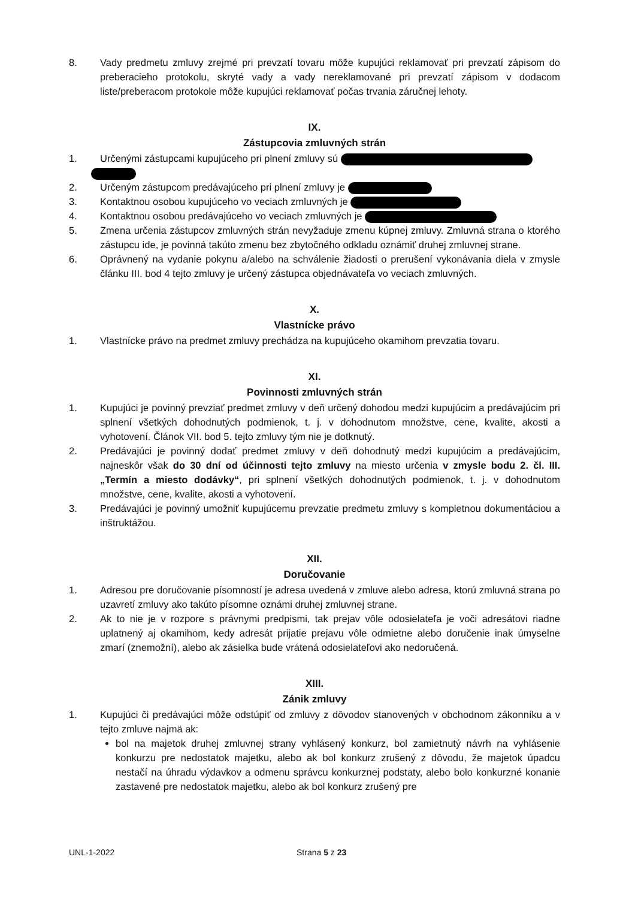8. Vady predmetu zmluvy zrejmé pri prevzatí tovaru môže kupujúci reklamovať pri prevzatí zápisom do preberacieho protokolu, skryté vady a vady nereklamované pri prevzatí zápisom v dodacom liste/preberacom protokole môže kupujúci reklamovať počas trvania záručnej lehoty.
IX.
Zástupcovia zmluvných strán
1. Určenými zástupcami kupujúceho pri plnení zmluvy sú
2. Určeným zástupcom predávajúceho pri plnení zmluvy je
3. Kontaktnou osobou kupujúceho vo veciach zmluvných je
4. Kontaktnou osobou predávajúceho vo veciach zmluvných je
5. Zmena určenia zástupcov zmluvných strán nevyžaduje zmenu kúpnej zmluvy. Zmluvná strana o ktorého zástupcu ide, je povinná takúto zmenu bez zbytočného odkladu oznámiť druhej zmluvnej strane.
6. Oprávnený na vydanie pokynu a/alebo na schválenie žiadosti o prerušení vykonávania diela v zmysle článku III. bod 4 tejto zmluvy je určený zástupca objednávateľa vo veciach zmluvných.
X.
Vlastnícke právo
1. Vlastnícke právo na predmet zmluvy prechádza na kupujúceho okamihom prevzatia tovaru.
XI.
Povinnosti zmluvných strán
1. Kupujúci je povinný prevziať predmet zmluvy v deň určený dohodou medzi kupujúcim a predávajúcim pri splnení všetkých dohodnutých podmienok, t. j. v dohodnutom množstve, cene, kvalite, akosti a vyhotovení. Článok VII. bod 5. tejto zmluvy tým nie je dotknutý.
2. Predávajúci je povinný dodať predmet zmluvy v deň dohodnutý medzi kupujúcim a predávajúcim, najneskôr však do 30 dní od účinnosti tejto zmluvy na miesto určenia v zmysle bodu 2. čl. III. „Termín a miesto dodávky“, pri splnení všetkých dohodnutých podmienok, t. j. v dohodnutom množstve, cene, kvalite, akosti a vyhotovení.
3. Predávajúci je povinný umožniť kupujúcemu prevzatie predmetu zmluvy s kompletnou dokumentáciou a inštruktážou.
XII.
Doručovanie
1. Adresou pre doručovanie písomností je adresa uvedená v zmluve alebo adresa, ktorú zmluvná strana po uzavretí zmluvy ako takúto písomne oznámi druhej zmluvnej strane.
2. Ak to nie je v rozpore s právnymi predpismi, tak prejav vôle odosielateľa je voči adresátovi riadne uplatnený aj okamihom, kedy adresát prijatie prejavu vôle odmietne alebo doručenie inak úmyselne zmarí (znemožní), alebo ak zásielka bude vrátená odosielateľovi ako nedoručená.
XIII.
Zánik zmluvy
1. Kupujúci či predávajúci môže odstúpiť od zmluvy z dôvodov stanovených v obchodnom zákonníku a v tejto zmluve najmä ak:
bol na majetok druhej zmluvnej strany vyhlásený konkurz, bol zamietnutý návrh na vyhlásenie konkurzu pre nedostatok majetku, alebo ak bol konkurz zrušený z dôvodu, že majetok úpadcu nestačí na úhradu výdavkov a odmenu správcu konkurznej podstaty, alebo bolo konkurzné konanie zastavené pre nedostatok majetku, alebo ak bol konkurz zrušený pre
UNL-1-2022 Strana 5 z 23